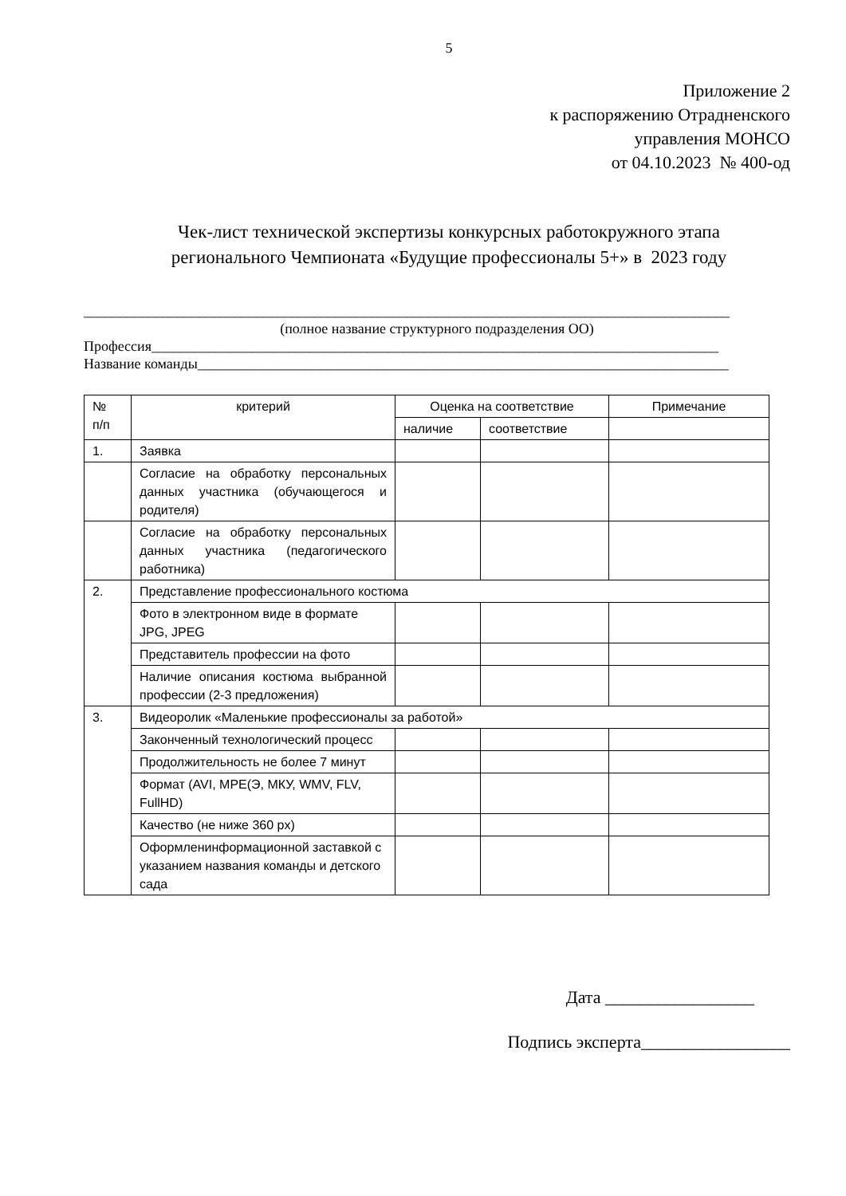5
Приложение 2
к распоряжению Отрадненского
управления МОНСО
от 04.10.2023 № 400-од
Чек-лист технической экспертизы конкурсных работокружного этапа
регионального Чемпионата «Будущие профессионалы 5+» в 2023 году
__________________________________________________________________________________________
(полное название структурного подразделения ОО)
Профессия_______________________________________________________________________________
Название команды__________________________________________________________________________
| № п/п | критерий | Оценка на соответствие | | Примечание |
| --- | --- | --- | --- | --- |
| | | наличие | соответствие | |
| 1. | Заявка | | | |
| | Согласие на обработку персональных данных участника (обучающегося и родителя) | | | |
| | Согласие на обработку персональных данных участника (педагогического работника) | | | |
| 2. | Представление профессионального костюма | | | |
| | Фото в электронном виде в формате JPG, JPEG | | | |
| | Представитель профессии на фото | | | |
| | Наличие описания костюма выбранной профессии (2-3 предложения) | | | |
| 3. | Видеоролик «Маленькие профессионалы за работой» | | | |
| | Законченный технологический процесс | | | |
| | Продолжительность не более 7 минут | | | |
| | Формат (AVI, MPE(Э, МКУ, WMV, FLV, FullHD) | | | |
| | Качество (не ниже 360 px) | | | |
| | Оформленинформационной заставкой с указанием названия команды и детского сада | | | |
Дата _________________
Подпись эксперта_________________